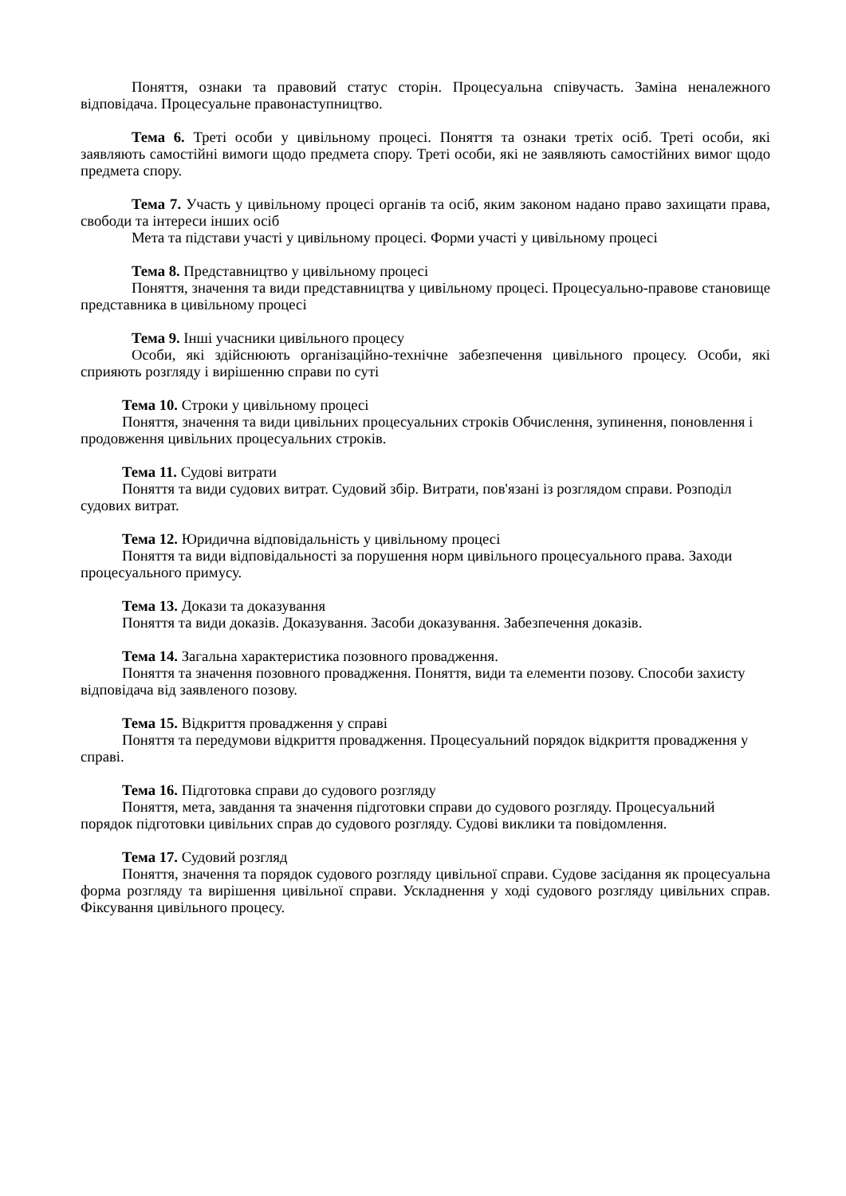Поняття, ознаки та правовий статус сторін. Процесуальна співучасть. Заміна неналежного відповідача. Процесуальне правонаступництво.
Тема 6. Треті особи у цивільному процесі. Поняття та ознаки третіх осіб. Треті особи, які заявляють самостійні вимоги щодо предмета спору. Треті особи, які не заявляють самостійних вимог щодо предмета спору.
Тема 7. Участь у цивільному процесі органів та осіб, яким законом надано право захищати права, свободи та інтереси інших осіб
Мета та підстави участі у цивільному процесі. Форми участі у цивільному процесі
Тема 8. Представництво у цивільному процесі
Поняття, значення та види представництва у цивільному процесі. Процесуально-правове становище представника в цивільному процесі
Тема 9. Інші учасники цивільного процесу
Особи, які здійснюють організаційно-технічне забезпечення цивільного процесу. Особи, які сприяють розгляду і вирішенню справи по суті
Тема 10. Строки у цивільному процесі
Поняття, значення та види цивільних процесуальних строків Обчислення, зупинення, поновлення і продовження цивільних процесуальних строків.
Тема 11. Судові витрати
Поняття та види судових витрат. Судовий збір. Витрати, пов'язані із розглядом справи. Розподіл судових витрат.
Тема 12. Юридична відповідальність у цивільному процесі
Поняття та види відповідальності за порушення норм цивільного процесуального права. Заходи процесуального примусу.
Тема 13. Докази та доказування
Поняття та види доказів. Доказування. Засоби доказування. Забезпечення доказів.
Тема 14. Загальна характеристика позовного провадження.
Поняття та значення позовного провадження. Поняття, види та елементи позову. Способи захисту відповідача від заявленого позову.
Тема 15. Відкриття провадження у справі
Поняття та передумови відкриття провадження. Процесуальний порядок відкриття провадження у справі.
Тема 16. Підготовка справи до судового розгляду
Поняття, мета, завдання та значення підготовки справи до судового розгляду. Процесуальний порядок підготовки цивільних справ до судового розгляду. Судові виклики та повідомлення.
Тема 17. Судовий розгляд
Поняття, значення та порядок судового розгляду цивільної справи. Судове засідання як процесуальна форма розгляду та вирішення цивільної справи. Ускладнення у ході судового розгляду цивільних справ. Фіксування цивільного процесу.